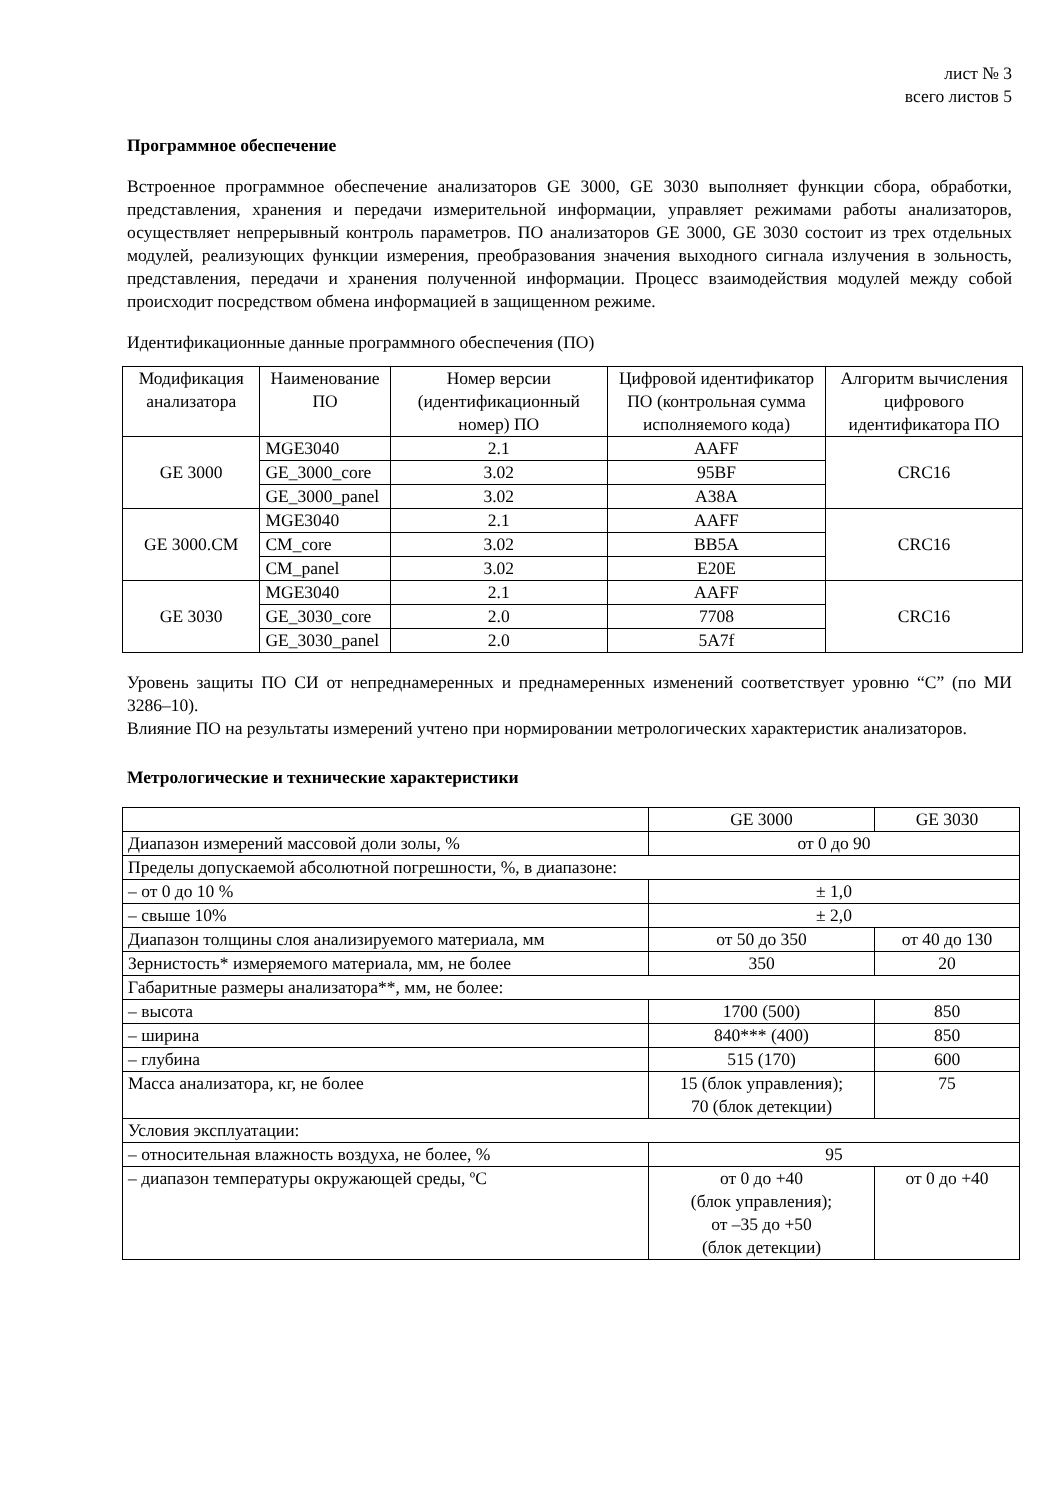лист № 3
всего листов 5
Программное обеспечение
Встроенное программное обеспечение анализаторов GE 3000, GE 3030 выполняет функции сбора, обработки, представления, хранения и передачи измерительной информации, управляет режимами работы анализаторов, осуществляет непрерывный контроль параметров. ПО анализаторов GE 3000, GE 3030 состоит из трех отдельных модулей, реализующих функции измерения, преобразования значения выходного сигнала излучения в зольность, представления, передачи и хранения полученной информации. Процесс взаимодействия модулей между собой происходит посредством обмена информацией в защищенном режиме.
Идентификационные данные программного обеспечения (ПО)
| Модификация анализатора | Наименование ПО | Номер версии (идентификационный номер) ПО | Цифровой идентификатор ПО (контрольная сумма исполняемого кода) | Алгоритм вычисления цифрового идентификатора ПО |
| --- | --- | --- | --- | --- |
| GE 3000 | MGE3040 | 2.1 | AAFF | CRC16 |
| | GE_3000_core | 3.02 | 95BF | |
| | GE_3000_panel | 3.02 | A38A | |
| GE 3000.CM | MGE3040 | 2.1 | AAFF | CRC16 |
| | CM_core | 3.02 | BB5A | |
| | CM_panel | 3.02 | E20E | |
| GE 3030 | MGE3040 | 2.1 | AAFF | CRC16 |
| | GE_3030_core | 2.0 | 7708 | |
| | GE_3030_panel | 2.0 | 5A7f | |
Уровень защиты ПО СИ от непреднамеренных и преднамеренных изменений соответствует уровню “C” (по МИ 3286–10).
Влияние ПО на результаты измерений учтено при нормировании метрологических характеристик анализаторов.
Метрологические и технические характеристики
| | GE 3000 | GE 3030 |
| Диапазон измерений массовой доли золы, % | от 0 до 90 | |
| Пределы допускаемой абсолютной погрешности, %, в диапазоне: | | |
| – от 0 до 10 % | ± 1,0 | |
| – свыше 10% | ± 2,0 | |
| Диапазон толщины слоя анализируемого материала, мм | от 50 до 350 | от 40 до 130 |
| Зернистость* измеряемого материала, мм, не более | 350 | 20 |
| Габаритные размеры анализатора**, мм, не более: | | |
| – высота | 1700 (500) | 850 |
| – ширина | 840*** (400) | 850 |
| – глубина | 515 (170) | 600 |
| Масса анализатора, кг, не более | 15 (блок управления); 70 (блок детекции) | 75 |
| Условия эксплуатации: | | |
| – относительная влажность воздуха, не более, % | 95 | |
| – диапазон температуры окружающей среды, ºС | от 0 до +40 (блок управления); от –35 до +50 (блок детекции) | от 0 до +40 |